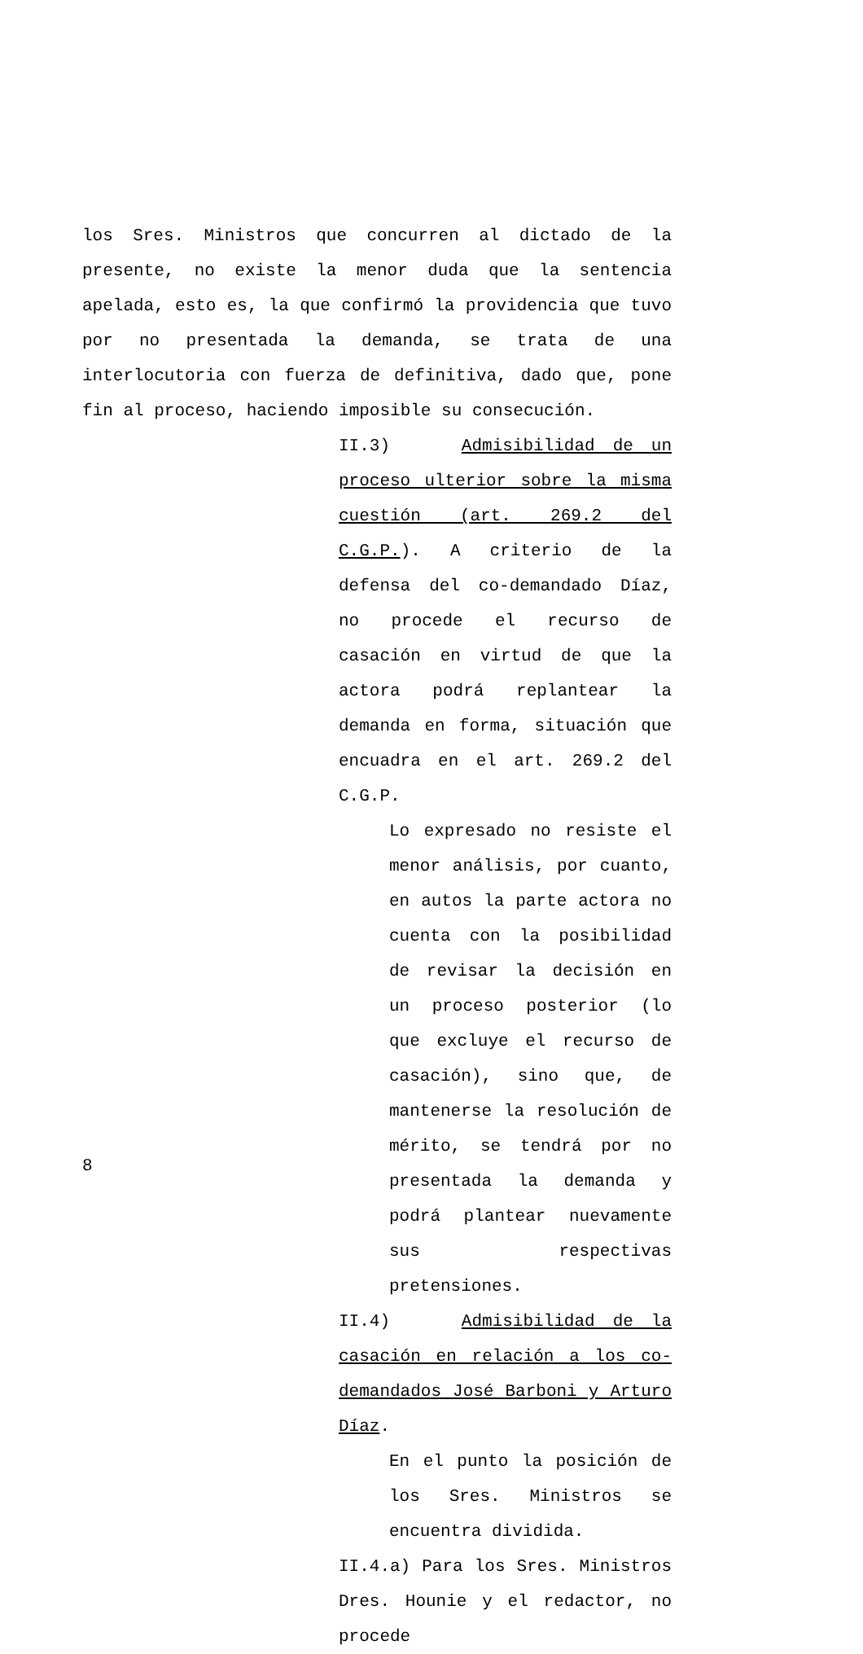los Sres. Ministros que concurren al dictado de la presente, no existe la menor duda que la sentencia apelada, esto es, la que confirmó la providencia que tuvo por no presentada la demanda, se trata de una interlocutoria con fuerza de definitiva, dado que, pone fin al proceso, haciendo imposible su consecución.
II.3) Admisibilidad de un proceso ulterior sobre la misma cuestión (art. 269.2 del C.G.P.). A criterio de la defensa del co-demandado Díaz, no procede el recurso de casación en virtud de que la actora podrá replantear la demanda en forma, situación que encuadra en el art. 269.2 del C.G.P.
Lo expresado no resiste el menor análisis, por cuanto, en autos la parte actora no cuenta con la posibilidad de revisar la decisión en un proceso posterior (lo que excluye el recurso de casación), sino que, de mantenerse la resolución de mérito, se tendrá por no presentada la demanda y podrá plantear nuevamente sus respectivas pretensiones.
II.4) Admisibilidad de la casación en relación a los co-demandados José Barboni y Arturo Díaz.
En el punto la posición de los Sres. Ministros se encuentra dividida.
II.4.a) Para los Sres. Ministros Dres. Hounie y el redactor, no procede
8